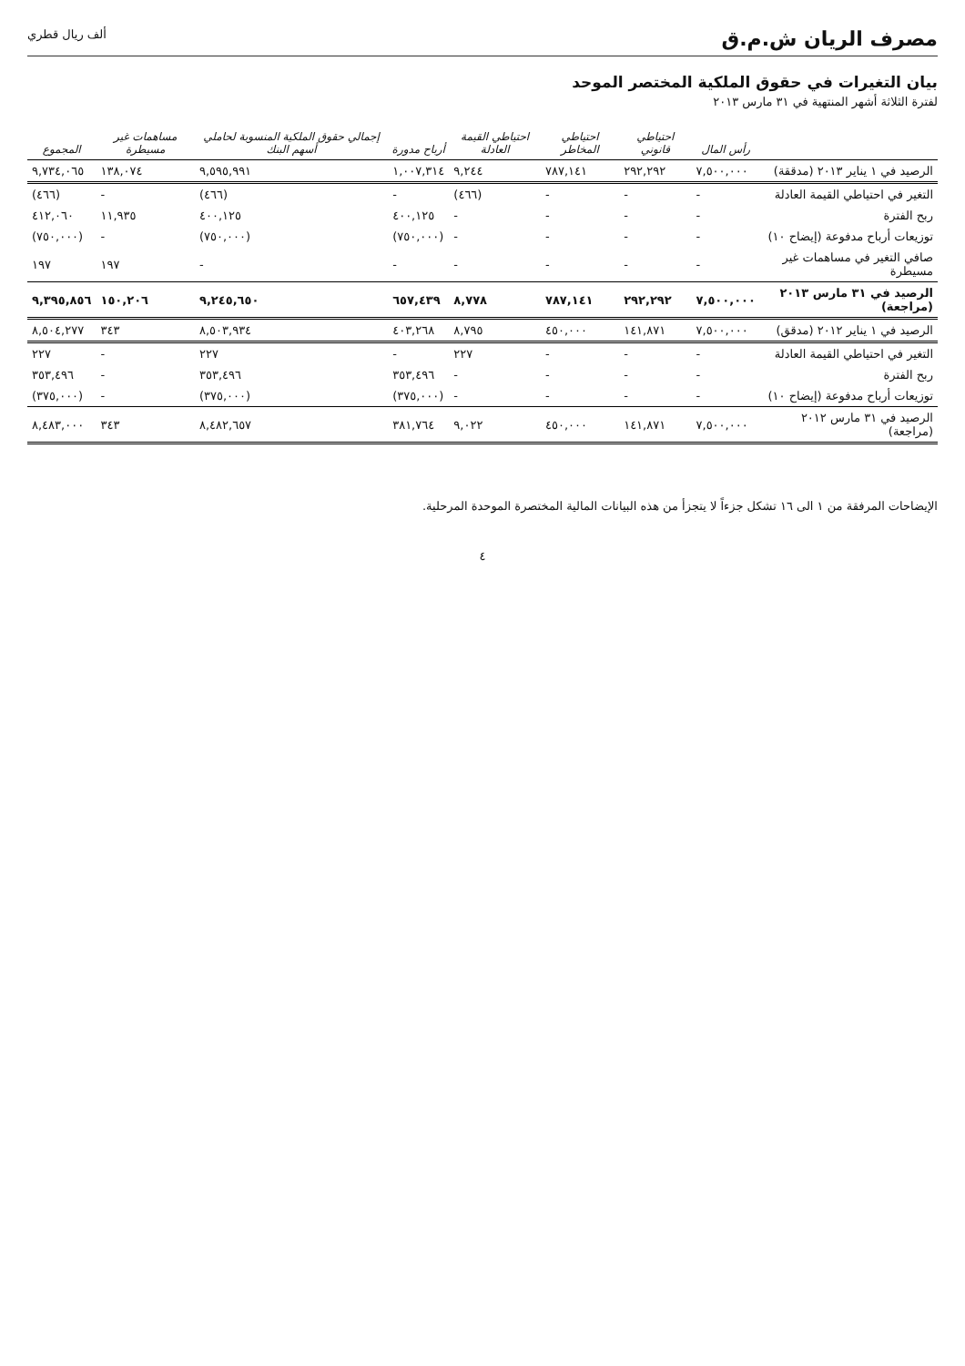مصرف الريان ش.م.ق
ألف ريال قطري
بيان التغيرات في حقوق الملكية المختصر الموحد
لفترة الثلاثة أشهر المنتهية في ٣١ مارس ٢٠١٣
| | رأس المال | احتياطي قانوني | احتياطي المخاطر | احتياطي القيمة العادلة | أرباح مدورة | إجمالي حقوق الملكية المنسوبة لحاملي أسهم البنك | مساهمات غير مسيطرة | المجموع |
| --- | --- | --- | --- | --- | --- | --- | --- | --- |
| الرصيد في ١ يناير ٢٠١٣ (مدققة) | ٧,٥٠٠,٠٠٠ | ٢٩٢,٢٩٢ | ٧٨٧,١٤١ | ٩,٢٤٤ | ١,٠٠٧,٣١٤ | ٩,٥٩٥,٩٩١ | ١٣٨,٠٧٤ | ٩,٧٣٤,٠٦٥ |
| التغير في احتياطي القيمة العادلة | - | - | - | (٤٦٦) | - | (٤٦٦) | - | (٤٦٦) |
| ربح الفترة | - | - | - | - | ٤٠٠,١٢٥ | ٤٠٠,١٢٥ | ١١,٩٣٥ | ٤١٢,٠٦٠ |
| توزيعات أرباح مدفوعة (إيضاح ١٠) | - | - | - | - | (٧٥٠,٠٠٠) | (٧٥٠,٠٠٠) | - | (٧٥٠,٠٠٠) |
| صافي التغير في مساهمات غير مسيطرة | - | - | - | - | - | - | ١٩٧ | ١٩٧ |
| الرصيد في ٣١ مارس ٢٠١٣ (مراجعة) | ٧,٥٠٠,٠٠٠ | ٢٩٢,٢٩٢ | ٧٨٧,١٤١ | ٨,٧٧٨ | ٦٥٧,٤٣٩ | ٩,٢٤٥,٦٥٠ | ١٥٠,٢٠٦ | ٩,٣٩٥,٨٥٦ |
| الرصيد في ١ يناير ٢٠١٢ (مدقق) | ٧,٥٠٠,٠٠٠ | ١٤١,٨٧١ | ٤٥٠,٠٠٠ | ٨,٧٩٥ | ٤٠٣,٢٦٨ | ٨,٥٠٣,٩٣٤ | ٣٤٣ | ٨,٥٠٤,٢٧٧ |
| التغير في احتياطي القيمة العادلة | - | - | - | ٢٢٧ | - | ٢٢٧ | - | ٢٢٧ |
| ربح الفترة | - | - | - | - | ٣٥٣,٤٩٦ | ٣٥٣,٤٩٦ | - | ٣٥٣,٤٩٦ |
| توزيعات أرباح مدفوعة (إيضاح ١٠) | - | - | - | - | (٣٧٥,٠٠٠) | (٣٧٥,٠٠٠) | - | (٣٧٥,٠٠٠) |
| الرصيد في ٣١ مارس ٢٠١٢ (مراجعة) | ٧,٥٠٠,٠٠٠ | ١٤١,٨٧١ | ٤٥٠,٠٠٠ | ٩,٠٢٢ | ٣٨١,٧٦٤ | ٨,٤٨٢,٦٥٧ | ٣٤٣ | ٨,٤٨٣,٠٠٠ |
الإيضاحات المرفقة من ١ الى ١٦ تشكل جزءاً لا يتجزأ من هذه البيانات المالية المختصرة الموحدة المرحلية.
٤